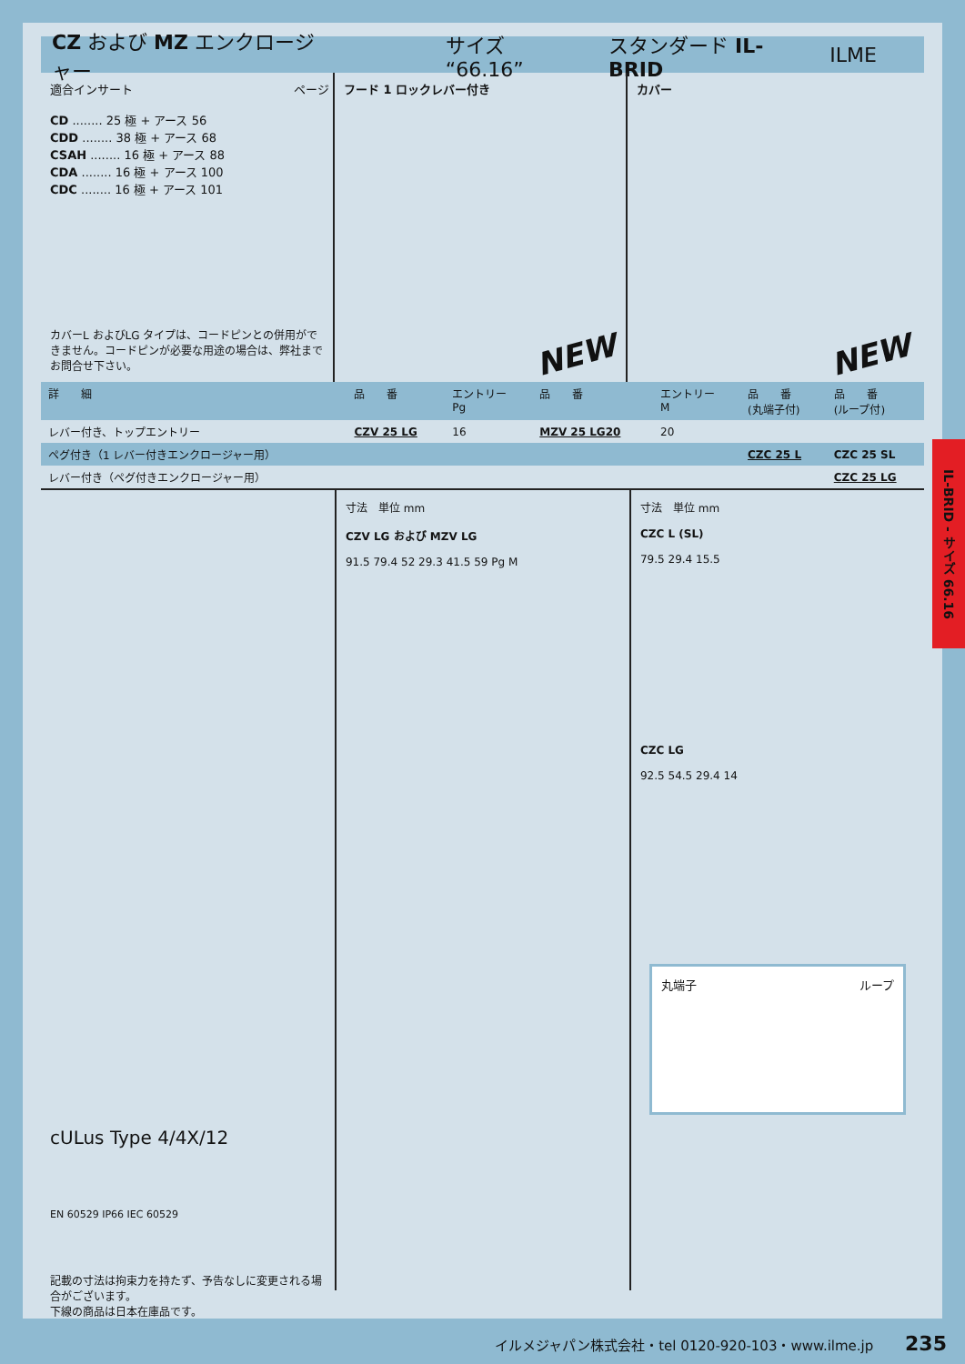CZ および MZ エンクロージャー サイズ “66.16” スタンダード IL-BRID ILME
適合インサート ページ
CD ........ 25 極 + アース 56
CDD ........ 38 極 + アース 68
CSAH ........ 16 極 + アース 88
CDA ........ 16 極 + アース 100
CDC ........ 16 極 + アース 101
カバーL およびLG タイプは、コードピンとの併用ができません。コードピンが必要な用途の場合は、弊社までお問合せ下さい。
フード 1 ロックレバー付き
NEW
カバー
NEW
| 詳 細 | 品 番 | エントリー Pg | 品 番 | エントリー M | 品 番 (丸端子付) | 品 番 (ループ付) |
| --- | --- | --- | --- | --- | --- | --- |
| レバー付き、トップエントリー | CZV 25 LG | 16 | MZV 25 LG20 | 20 | | |
| ペグ付き（1 レバー付きエンクロージャー用） | | | | | CZC 25 L | CZC 25 SL |
| レバー付き（ペグ付きエンクロージャー用） | | | | | | CZC 25 LG |
cULus Type 4/4X/12
EN 60529 IP66 IEC 60529
記載の寸法は拘束力を持たず、予告なしに変更される場合がございます。
下線の商品は日本在庫品です。
寸法　単位 mm
CZV LG および MZV LG
91.5 79.4 52 29.3 41.5 59 Pg M
寸法　単位 mm
CZC L (SL)
79.5 29.4 15.5
CZC LG
92.5 54.5 29.4 14
丸端子 ループ
IL-BRID - サイズ 66.16
イルメジャパン株式会社・tel 0120-920-103・www.ilme.jp 235